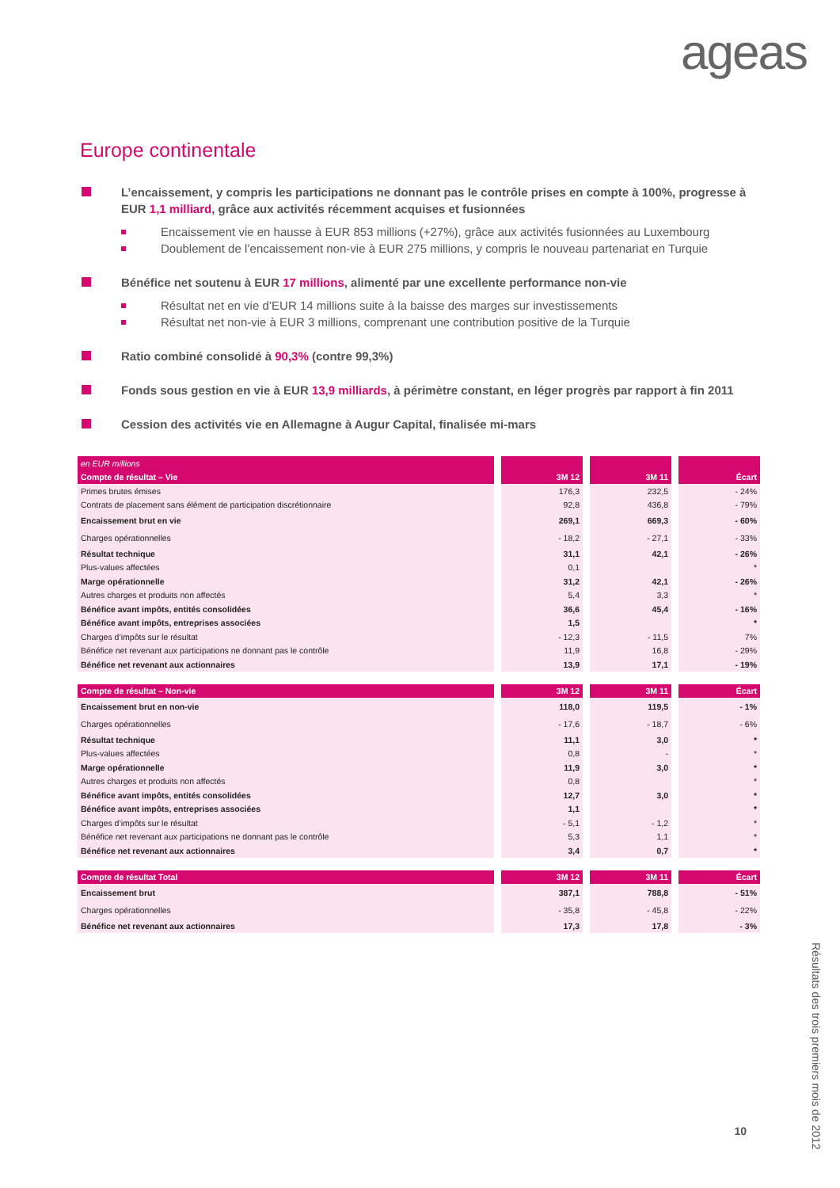ageas
Europe continentale
L’encaissement, y compris les participations ne donnant pas le contrôle prises en compte à 100%, progresse à EUR 1,1 milliard, grâce aux activités récemment acquises et fusionnées
Encaissement vie en hausse à EUR 853 millions (+27%), grâce aux activités fusionnées au Luxembourg
Doublement de l’encaissement non-vie à EUR 275 millions, y compris le nouveau partenariat en Turquie
Bénéfice net soutenu à EUR 17 millions, alimenté par une excellente performance non-vie
Résultat net en vie d’EUR 14 millions suite à la baisse des marges sur investissements
Résultat net non-vie à EUR 3 millions, comprenant une contribution positive de la Turquie
Ratio combiné consolidé à 90,3% (contre 99,3%)
Fonds sous gestion en vie à EUR 13,9 milliards, à périmètre constant, en léger progrès par rapport à fin 2011
Cession des activités vie en Allemagne à Augur Capital, finalisée mi-mars
| en EUR millions | | | |
| --- | --- | --- | --- |
| Compte de résultat – Vie | 3M 12 | 3M 11 | Écart |
| Primes brutes émises | 176,3 | 232,5 | - 24% |
| Contrats de placement sans élément de participation discrétionnaire | 92,8 | 436,8 | - 79% |
| Encaissement brut en vie | 269,1 | 669,3 | - 60% |
| Charges opérationnelles | - 18,2 | - 27,1 | - 33% |
| Résultat technique | 31,1 | 42,1 | - 26% |
| Plus-values affectées | 0,1 | | * |
| Marge opérationnelle | 31,2 | 42,1 | - 26% |
| Autres charges et produits non affectés | 5,4 | 3,3 | * |
| Bénéfice avant impôts, entités consolidées | 36,6 | 45,4 | - 16% |
| Bénéfice avant impôts, entreprises associées | 1,5 | | * |
| Charges d’impôts sur le résultat | - 12,3 | - 11,5 | 7% |
| Bénéfice net revenant aux participations ne donnant pas le contrôle | 11,9 | 16,8 | - 29% |
| Bénéfice net revenant aux actionnaires | 13,9 | 17,1 | - 19% |
| Compte de résultat – Non-vie | 3M 12 | 3M 11 | Écart |
| --- | --- | --- | --- |
| Encaissement brut en non-vie | 118,0 | 119,5 | - 1% |
| Charges opérationnelles | - 17,6 | - 18,7 | - 6% |
| Résultat technique | 11,1 | 3,0 | * |
| Plus-values affectées | 0,8 | - | * |
| Marge opérationnelle | 11,9 | 3,0 | * |
| Autres charges et produits non affectés | 0,8 | | * |
| Bénéfice avant impôts, entités consolidées | 12,7 | 3,0 | * |
| Bénéfice avant impôts, entreprises associées | 1,1 | | * |
| Charges d’impôts sur le résultat | - 5,1 | - 1,2 | * |
| Bénéfice net revenant aux participations ne donnant pas le contrôle | 5,3 | 1,1 | * |
| Bénéfice net revenant aux actionnaires | 3,4 | 0,7 | * |
| Compte de résultat Total | 3M 12 | 3M 11 | Écart |
| --- | --- | --- | --- |
| Encaissement brut | 387,1 | 788,8 | - 51% |
| Charges opérationnelles | - 35,8 | - 45,8 | - 22% |
| Bénéfice net revenant aux actionnaires | 17,3 | 17,8 | - 3% |
Résultats des trois premiers mois de 2012
10